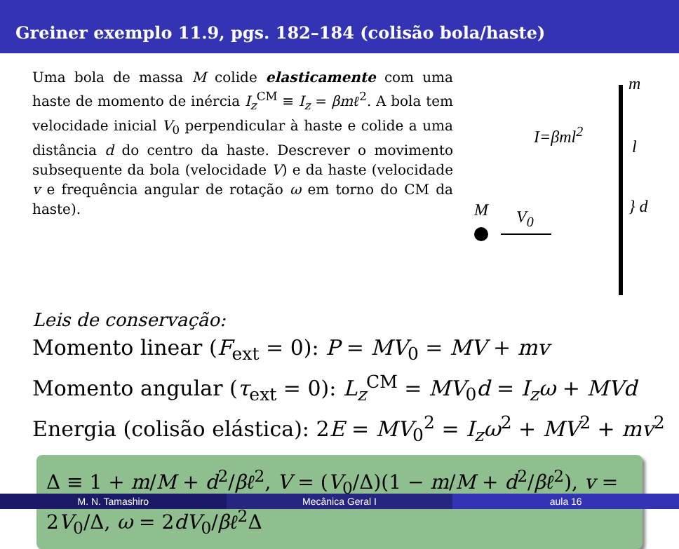Greiner exemplo 11.9, pgs. 182–184 (colisão bola/haste)
Uma bola de massa M colide elasticamente com uma haste de momento de inércia I<sub>z</sub><sup>CM</sup> ≡ I<sub>z</sub> = βmℓ<sup>2</sup>. A bola tem velocidade inicial V<sub>0</sub> perpendicular à haste e colide a uma distância d do centro da haste. Descrever o movimento subsequente da bola (velocidade V) e da haste (velocidade v e frequência angular de rotação ω em torno do CM da haste).
m
I=βml<sup>2</sup>
l
} d
M V<sub>0</sub>
Leis de conservação:
Momento linear (F<sub>ext</sub> = 0): P = MV<sub>0</sub> = MV + mv
Momento angular (τ<sub>ext</sub> = 0): L<sub>z</sub><sup>CM</sup> = MV<sub>0</sub>d = I<sub>z</sub>ω + MVd
Energia (colisão elástica): 2E = MV<sub>0</sub><sup>2</sup> = I<sub>z</sub>ω<sup>2</sup> + MV<sup>2</sup> + mv<sup>2</sup>
Δ ≡ 1 + m/M + d<sup>2</sup>/βℓ<sup>2</sup>, V = (V<sub>0</sub>/Δ)(1 − m/M + d<sup>2</sup>/βℓ<sup>2</sup>), v = 2V<sub>0</sub>/Δ, ω = 2dV<sub>0</sub>/βℓ<sup>2</sup>Δ
M. N. Tamashiro Mecânica Geral I aula 16